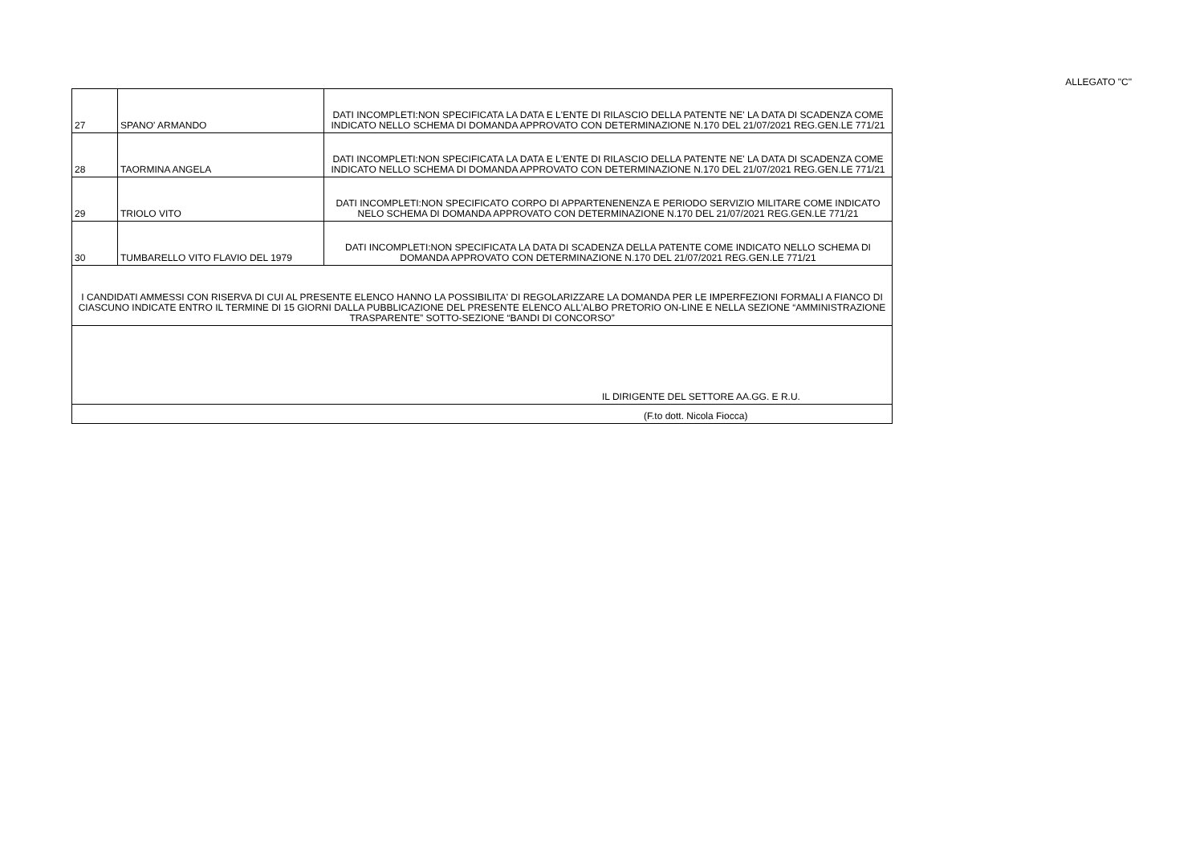ALLEGATO "C"
| 27 | SPANO' ARMANDO | DATI INCOMPLETI:NON SPECIFICATA LA DATA E L'ENTE DI RILASCIO DELLA PATENTE NE' LA DATA DI SCADENZA COME INDICATO NELLO SCHEMA DI DOMANDA APPROVATO CON DETERMINAZIONE N.170 DEL 21/07/2021 REG.GEN.LE 771/21 |
| 28 | TAORMINA ANGELA | DATI INCOMPLETI:NON SPECIFICATA LA DATA E L'ENTE DI RILASCIO DELLA PATENTE NE' LA DATA DI SCADENZA COME INDICATO NELLO SCHEMA DI DOMANDA APPROVATO CON DETERMINAZIONE N.170 DEL 21/07/2021 REG.GEN.LE 771/21 |
| 29 | TRIOLO VITO | DATI INCOMPLETI:NON SPECIFICATO CORPO DI APPARTENENENZA E PERIODO SERVIZIO MILITARE COME INDICATO NELO SCHEMA DI DOMANDA APPROVATO CON DETERMINAZIONE N.170 DEL 21/07/2021 REG.GEN.LE 771/21 |
| 30 | TUMBARELLO VITO FLAVIO DEL 1979 | DATI INCOMPLETI:NON SPECIFICATA LA DATA DI SCADENZA DELLA PATENTE COME INDICATO NELLO SCHEMA DI DOMANDA APPROVATO CON DETERMINAZIONE N.170 DEL 21/07/2021 REG.GEN.LE 771/21 |
| I CANDIDATI AMMESSI CON RISERVA DI CUI AL PRESENTE ELENCO HANNO LA POSSIBILITA' DI REGOLARIZZARE LA DOMANDA PER LE IMPERFEZIONI FORMALI A FIANCO DI CIASCUNO INDICATE ENTRO IL TERMINE DI 15 GIORNI DALLA PUBBLICAZIONE DEL PRESENTE ELENCO ALL'ALBO PRETORIO ON-LINE E NELLA SEZIONE “AMMINISTRAZIONE TRASPARENTE” SOTTO-SEZIONE “BANDI DI CONCORSO” | | |
| IL DIRIGENTE DEL SETTORE AA.GG. E R.U. | | |
| (F.to dott. Nicola Fiocca) | | |